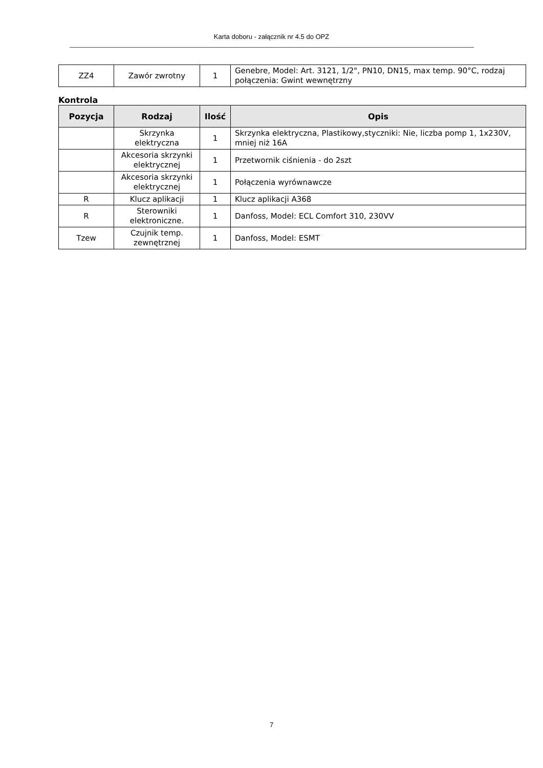Karta doboru - załącznik nr 4.5 do OPZ
| ZZ4 | Zawór zwrotny | 1 | Genebre, Model: Art. 3121, 1/2", PN10, DN15, max temp. 90°C, rodzaj połączenia: Gwint wewnętrzny |
Kontrola
| Pozycja | Rodzaj | Ilość | Opis |
| --- | --- | --- | --- |
| | Skrzynka elektryczna | 1 | Skrzynka elektryczna, Plastikowy,styczniki: Nie, liczba pomp 1, 1x230V, mniej niż 16A |
| | Akcesoria skrzynki elektrycznej | 1 | Przetwornik ciśnienia - do 2szt |
| | Akcesoria skrzynki elektrycznej | 1 | Połączenia wyrównawcze |
| R | Klucz aplikacji | 1 | Klucz aplikacji A368 |
| R | Sterowniki elektroniczne. | 1 | Danfoss, Model: ECL Comfort 310, 230VV |
| Tzew | Czujnik temp. zewnętrznej | 1 | Danfoss, Model: ESMT |
7